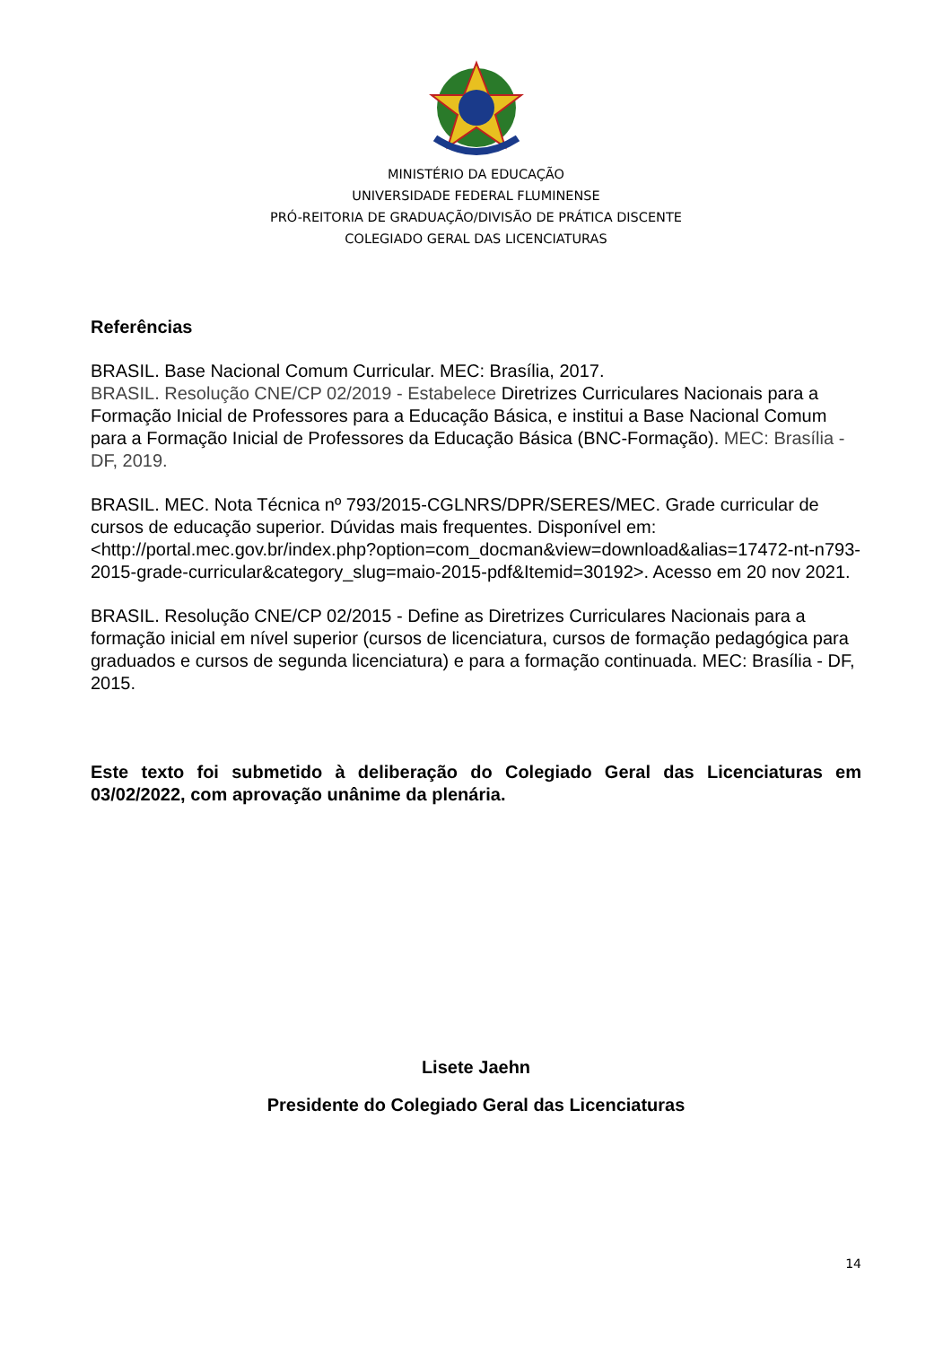MINISTÉRIO DA EDUCAÇÃO
UNIVERSIDADE FEDERAL FLUMINENSE
PRÓ-REITORIA DE GRADUAÇÃO/DIVISÃO DE PRÁTICA DISCENTE
COLEGIADO GERAL DAS LICENCIATURAS
Referências
BRASIL. Base Nacional Comum Curricular. MEC: Brasília, 2017.
BRASIL. Resolução CNE/CP 02/2019 - Estabelece Diretrizes Curriculares Nacionais para a Formação Inicial de Professores para a Educação Básica, e institui a Base Nacional Comum para a Formação Inicial de Professores da Educação Básica (BNC-Formação). MEC: Brasília - DF, 2019.
BRASIL. MEC. Nota Técnica nº 793/2015-CGLNRS/DPR/SERES/MEC. Grade curricular de cursos de educação superior. Dúvidas mais frequentes. Disponível em: <http://portal.mec.gov.br/index.php?option=com_docman&view=download&alias=17472-nt-n793-2015-grade-curricular&category_slug=maio-2015-pdf&Itemid=30192>. Acesso em 20 nov 2021.
BRASIL. Resolução CNE/CP 02/2015 - Define as Diretrizes Curriculares Nacionais para a formação inicial em nível superior (cursos de licenciatura, cursos de formação pedagógica para graduados e cursos de segunda licenciatura) e para a formação continuada. MEC: Brasília - DF, 2015.
Este texto foi submetido à deliberação do Colegiado Geral das Licenciaturas em 03/02/2022, com aprovação unânime da plenária.
Lisete Jaehn
Presidente do Colegiado Geral das Licenciaturas
14